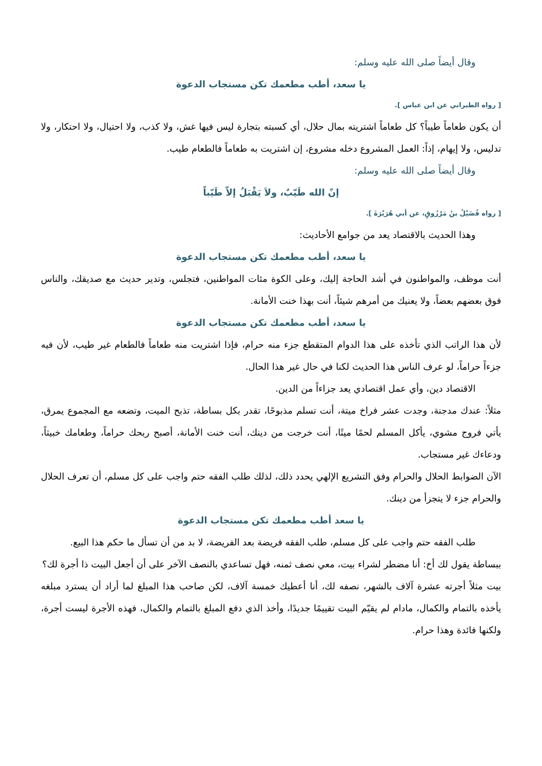وقال أيضاً صلى الله عليه وسلم:
يا سعد، أطب مطعمك تكن مستجاب الدعوة
[ رواه الطبراني عن ابن عباس ].
أن يكون طعاماً طيباً؟ كل طعاماً اشتريته بمال حلال، أي كسبته بتجارة ليس فيها غش، ولا كذب، ولا احتيال، ولا احتكار، ولا تدليس، ولا إيهام، إذاً: العمل المشروع دخله مشروع، إن اشتريت به طعاماً فالطعام طيب.
وقال أيضاً صلى الله عليه وسلم:
إنّ الله طَيّبٌ، ولاَ يَقْبَلُ إلاّ طَيّباً
[ رواه فُضَيْلُ بنُ مَرْزُوقٍ، عن أبي هُرَيْرَةَ ].
وهذا الحديث بالاقتصاد يعد من جوامع الأحاديث:
يا سعد، أطب مطعمك تكن مستجاب الدعوة
أنت موظف، والمواطنون في أشد الحاجة إليك، وعلى الكوة مئات المواطنين، فتجلس، وتدير حديث مع صديقك، والناس فوق بعضهم بعضاً، ولا يعنيك من أمرهم شيئاً، أنت بهذا خنت الأمانة.
يا سعد، أطب مطعمك تكن مستجاب الدعوة
لأن هذا الراتب الذي تأخذه على هذا الدوام المتقطع جزء منه حرام، فإذا اشتريت منه طعاماً فالطعام غير طيب، لأن فيه جزءاً حراماً، لو عرف الناس هذا الحديث لكنا في حال غير هذا الحال.
الاقتصاد دين، وأي عمل اقتصادي يعد جزاءاً من الدين.
مثلاً: عندك مدجنة، وجدت عشر فراخ ميتة، أنت تسلم مذبوحًا، تقدر بكل بساطة، تذبح الميت، وتضعه مع المجموع يمرق، يأتي فروج مشوي، يأكل المسلم لحمًا ميتًا، أنت خرجت من دينك، أنت خنت الأمانة، أصبح ربحك حراماً، وطعامك خبيثاً، ودعاءك غير مستجاب.
الآن الضوابط الحلال والحرام وفق التشريع الإلهي يحدد ذلك، لذلك طلب الفقه حتم واجب على كل مسلم، أن تعرف الحلال والحرام جزء لا يتجزأ من دينك.
يا سعد أطب مطعمك تكن مستجاب الدعوة
طلب الفقه حتم واجب على كل مسلم، طلب الفقه فريضة بعد الفريضة، لا بد من أن تسأل ما حكم هذا البيع.
ببساطة يقول لك أخ: أنا مضطر لشراء بيت، معي نصف ثمنه، فهل تساعدي بالنصف الآخر على أن أجعل البيت ذا أجرة لك؟
بيت مثلاً أجرته عشرة آلاف بالشهر، نصفه لك، أنا أعطيك خمسة آلاف، لكن صاحب هذا المبلغ لما أراد أن يسترد مبلغه يأخذه بالتمام والكمال، مادام لم يقيّم البيت تقييمًا جديدًا، وأخذ الذي دفع المبلغ بالتمام والكمال، فهذه الأجرة ليست أجرة، ولكنها فائدة وهذا حرام.